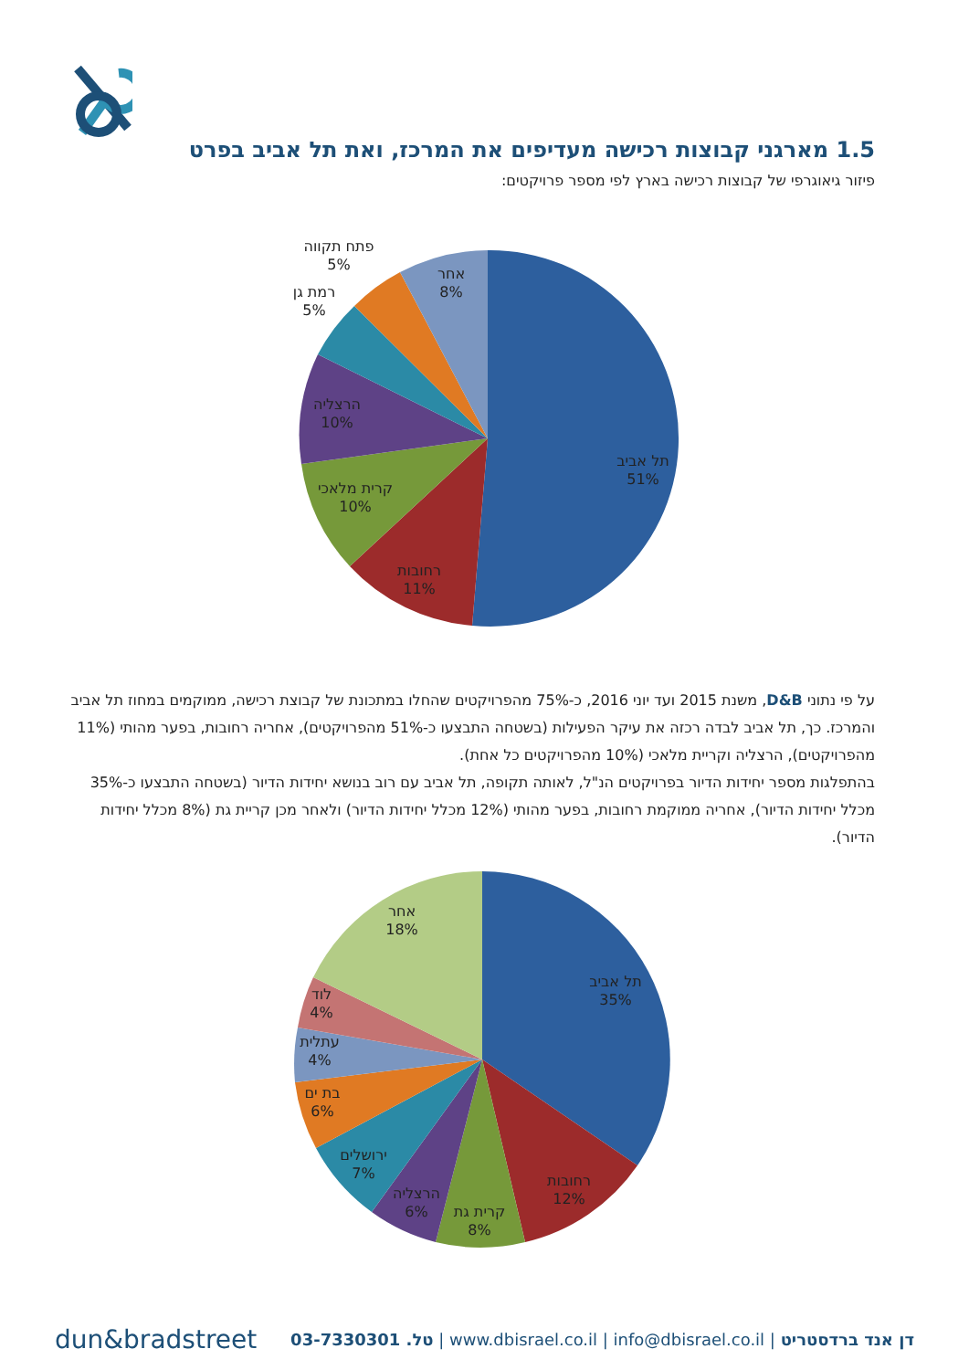1.5 מארגני קבוצות רכישה מעדיפים את המרכז, ואת תל אביב בפרט
פיזור גיאוגרפי של קבוצות רכישה בארץ לפי מספר פרויקטים:
תל אביב
51%
רחובות
11%
קרית מלאכי
10%
הרצליה
10%
רמת גן
5%
פתח תקווה
5%
אחר
8%
על פי נתוני D&B, משנת 2015 ועד יוני 2016, כ-75% מהפרויקטים שהחלו במתכונת של קבוצת רכישה, ממוקמים במחוז תל אביב והמרכז. כך, תל אביב לבדה רכזה את עיקר הפעילות (בשטחה התבצעו כ-51% מהפרויקטים), אחריה רחובות, בפער מהותי (11% מהפרויקטים), הרצליה וקריית מלאכי (10% מהפרויקטים כל אחת).
בהתפלגות מספר יחידות הדיור בפרויקטים הנ"ל, לאותה תקופה, תל אביב עם רוב בנושא יחידות הדיור (בשטחה התבצעו כ-35% מכלל יחידות הדיור), אחריה ממוקמת רחובות, בפער מהותי (12% מכלל יחידות הדיור) ולאחר מכן קריית גת (8% מכלל יחידות הדיור).
תל אביב
35%
רחובות
12%
קרית גת
8%
הרצליה
6%
ירושלים
7%
בת ים
6%
עתלית
4%
לוד
4%
אחר
18%
dun&bradstreet
דן אנד ברדסטריט | www.dbisrael.co.il | info@dbisrael.co.il | טל. 03-7330301